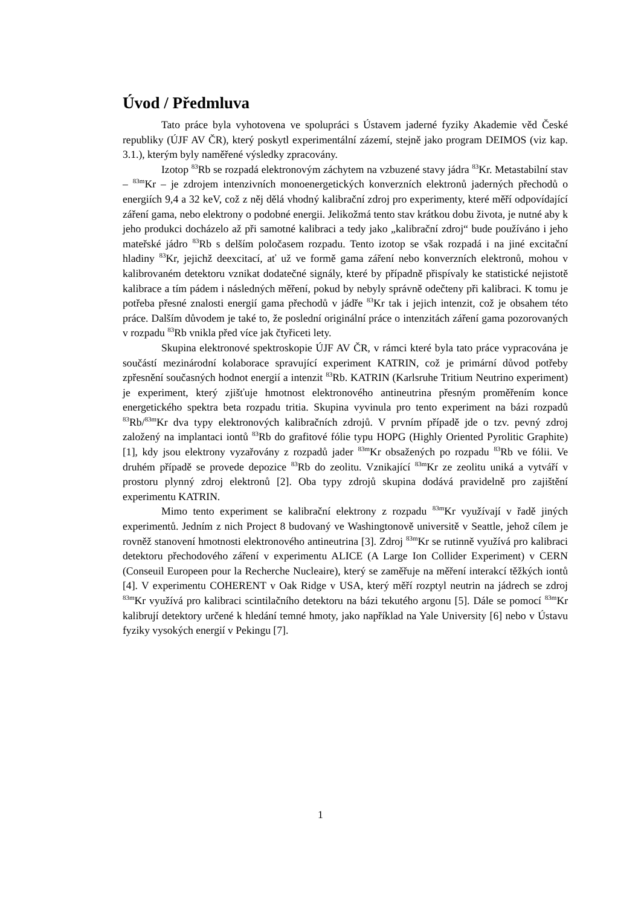Úvod / Předmluva
Tato práce byla vyhotovena ve spolupráci s Ústavem jaderné fyziky Akademie věd České republiky (ÚJF AV ČR), který poskytl experimentální zázemí, stejně jako program DEIMOS (viz kap. 3.1.), kterým byly naměřené výsledky zpracovány.
Izotop <sup>83</sup>Rb se rozpadá elektronovým záchytem na vzbuzené stavy jádra <sup>83</sup>Kr. Metastabilní stav – <sup>83m</sup>Kr – je zdrojem intenzivních monoenergetických konverzních elektronů jaderných přechodů o energiích 9,4 a 32 keV, což z něj dělá vhodný kalibrační zdroj pro experimenty, které měří odpovídající záření gama, nebo elektrony o podobné energii. Jelikožmá tento stav krátkou dobu života, je nutné aby k jeho produkci docházelo až při samotné kalibraci a tedy jako „kalibrační zdroj“ bude používáno i jeho mateřské jádro <sup>83</sup>Rb s delším poločasem rozpadu. Tento izotop se však rozpadá i na jiné excitační hladiny <sup>83</sup>Kr, jejichž deexcitací, ať už ve formě gama záření nebo konverzních elektronů, mohou v kalibrovaném detektoru vznikat dodatečné signály, které by případně přispívaly ke statistické nejistotě kalibrace a tím pádem i následných měření, pokud by nebyly správně odečteny při kalibraci. K tomu je potřeba přesné znalosti energií gama přechodů v jádře <sup>83</sup>Kr tak i jejich intenzit, což je obsahem této práce. Dalším důvodem je také to, že poslední originální práce o intenzitách záření gama pozorovaných v rozpadu <sup>83</sup>Rb vnikla před více jak čtyřiceti lety.
Skupina elektronové spektroskopie ÚJF AV ČR, v rámci které byla tato práce vypracována je součástí mezinárodní kolaborace spravující experiment KATRIN, což je primární důvod potřeby zpřesnění současných hodnot energií a intenzit <sup>83</sup>Rb. KATRIN (Karlsruhe Tritium Neutrino experiment) je experiment, který zjišťuje hmotnost elektronového antineutrina přesným proměřením konce energetického spektra beta rozpadu tritia. Skupina vyvinula pro tento experiment na bázi rozpadů <sup>83</sup>Rb/<sup>83m</sup>Kr dva typy elektronových kalibračních zdrojů. V prvním případě jde o tzv. pevný zdroj založený na implantaci iontů <sup>83</sup>Rb do grafitové fólie typu HOPG (Highly Oriented Pyrolitic Graphite) [1], kdy jsou elektrony vyzařovány z rozpadů jader <sup>83m</sup>Kr obsažených po rozpadu <sup>83</sup>Rb ve fólii. Ve druhém případě se provede depozice <sup>83</sup>Rb do zeolitu. Vznikající <sup>83m</sup>Kr ze zeolitu uniká a vytváří v prostoru plynný zdroj elektronů [2]. Oba typy zdrojů skupina dodává pravidelně pro zajištění experimentu KATRIN.
Mimo tento experiment se kalibrační elektrony z rozpadu <sup>83m</sup>Kr využívají v řadě jiných experimentů. Jedním z nich Project 8 budovaný ve Washingtonově universitě v Seattle, jehož cílem je rovněž stanovení hmotnosti elektronového antineutrina [3]. Zdroj <sup>83m</sup>Kr se rutinně využívá pro kalibraci detektoru přechodového záření v experimentu ALICE (A Large Ion Collider Experiment) v CERN (Conseuil Europeen pour la Recherche Nucleaire), který se zaměřuje na měření interakcí těžkých iontů [4]. V experimentu COHERENT v Oak Ridge v USA, který měří rozptyl neutrin na jádrech se zdroj <sup>83m</sup>Kr využívá pro kalibraci scintilačního detektoru na bázi tekutého argonu [5]. Dále se pomocí <sup>83m</sup>Kr kalibrují detektory určené k hledání temné hmoty, jako například na Yale University [6] nebo v Ústavu fyziky vysokých energií v Pekingu [7].
1